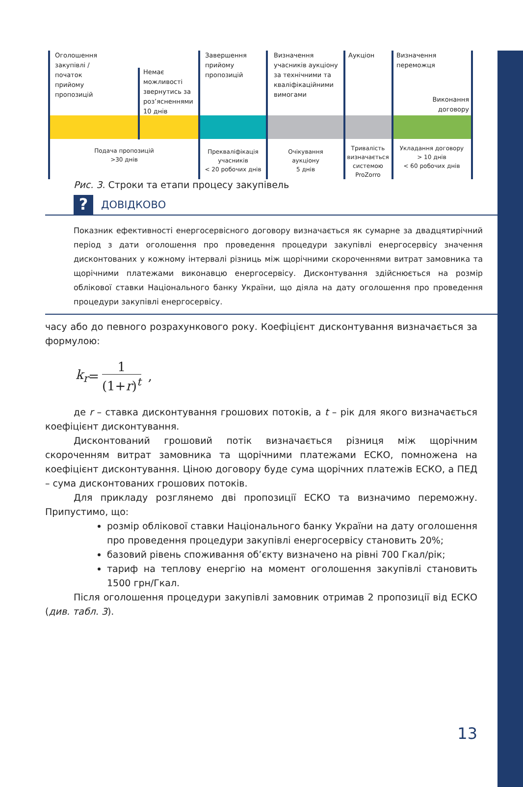Оголошення
закупівлі /
початок
прийому
пропозицій
Немає
можливості
звернутись за
роз’ясненнями
10 днів
Завершення
прийому
пропозицій
Визначення
учасників аукціону
за технічними та
кваліфікаційними
вимогами
Аукціон
Визначення
переможця
Виконання
договору
Подача пропозицій
>30 днів
Преквaліфікація
учасників
< 20 робочих днів
Очікування
аукціону
5 днів
Тривалість
визначається
системою
ProZorro
Укладання договору
> 10 днів
< 60 робочих днів
Рис. 3. Строки та етапи процесу закупівель
? ДОВІДКОВО
Показник ефективності енергосервісного договору визначається як сумарне за двадцятирічний період з дати оголошення про проведення процедури закупівлі енергосервісу значення дисконтованих у кожному інтервалі різниць між щорічними скороченнями витрат замовника та щорічними платежами виконавцю енергосервісу. Дисконтування здійснюється на розмір облікової ставки Національного банку України, що діяла на дату оголошення про проведення процедури закупівлі енергосервісу.
часу або до певного розрахункового року. Коефіцієнт дисконтування визначається за формулою:
k<sub>r</sub> = 1 (1+r)<sup>t</sup> ,
де r – ставка дисконтування грошових потоків, а t – рік для якого визначається коефіцієнт дисконтування.
Дисконтований грошовий потік визначається різниця між щорічним скороченням витрат замовника та щорічними платежами ЕСКО, помножена на коефіцієнт дисконтування. Ціною договору буде сума щорічних платежів ЕСКО, а ПЕД – сума дисконтованих грошових потоків.
Для прикладу розглянемо дві пропозиції ЕСКО та визначимо переможну. Припустимо, що:
розмір облікової ставки Національного банку України на дату оголошення про проведення процедури закупівлі енергосервісу становить 20%;
базовий рівень споживання об’єкту визначено на рівні 700 Гкал/рік;
тариф на теплову енергію на момент оголошення закупівлі становить 1500 грн/Гкал.
Після оголошення процедури закупівлі замовник отримав 2 пропозиції від ЕСКО (див. табл. 3).
13